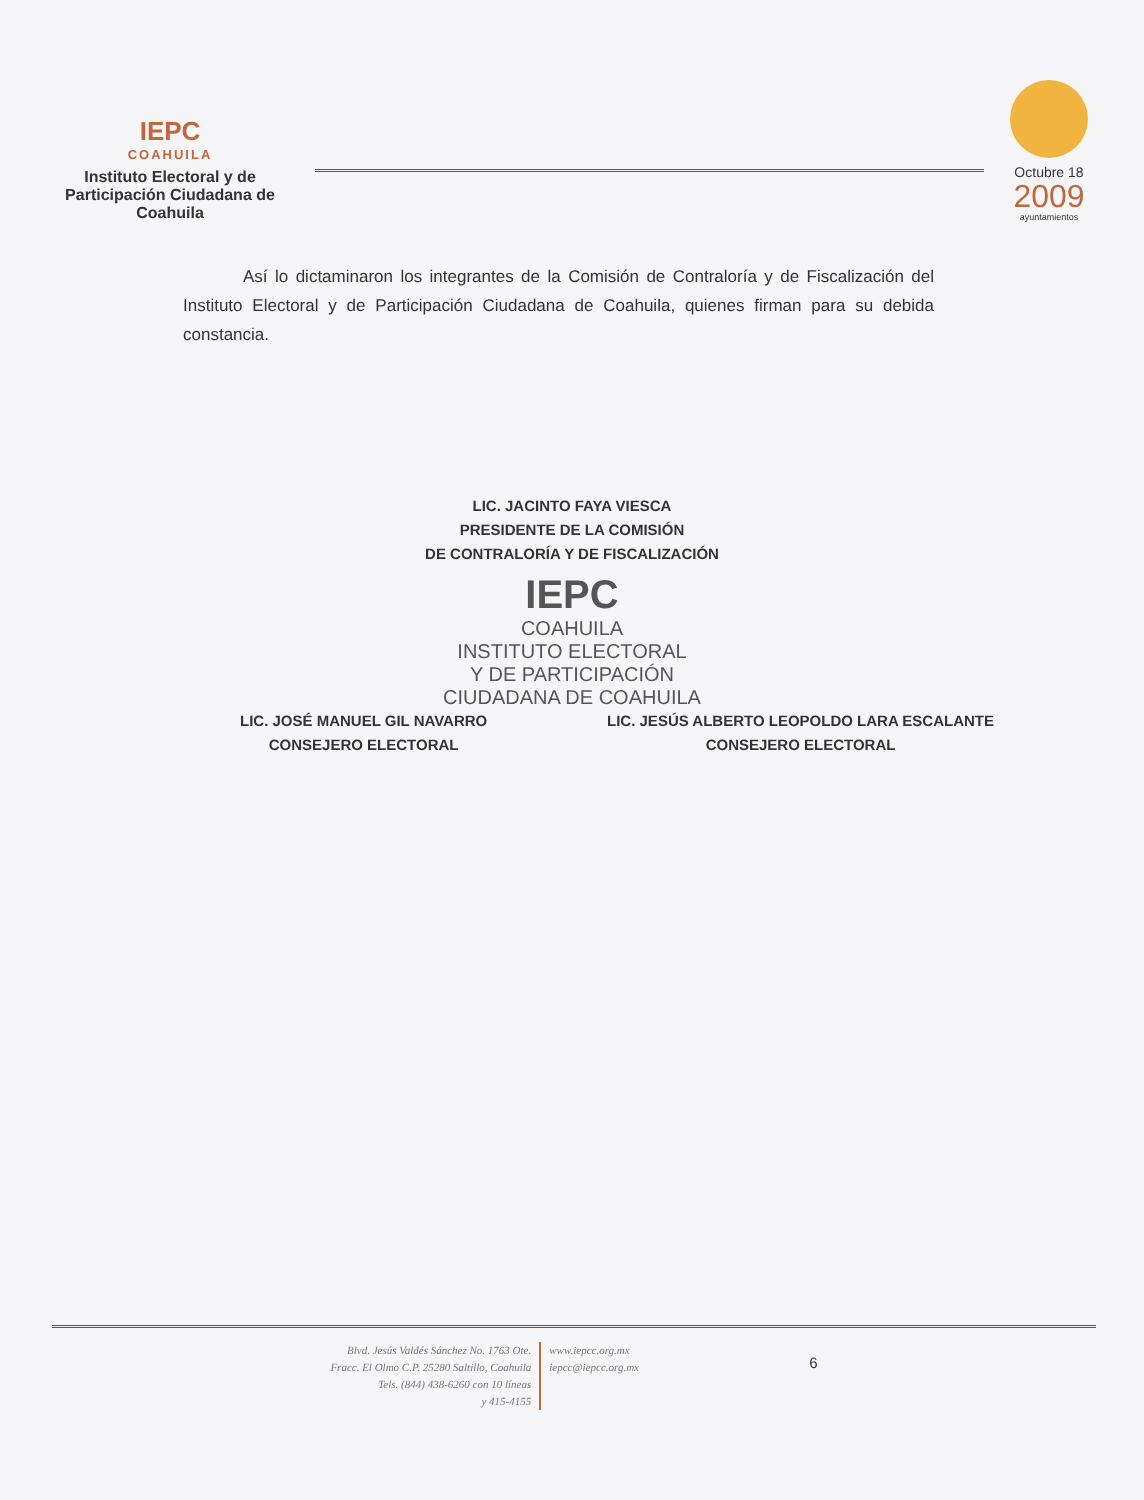IEPC
COAHUILA
Instituto Electoral y de Participación Ciudadana de Coahuila
Octubre 18
2009
ayuntamientos
Así lo dictaminaron los integrantes de la Comisión de Contraloría y de Fiscalización del Instituto Electoral y de Participación Ciudadana de Coahuila, quienes firman para su debida constancia.
LIC. JACINTO FAYA VIESCA
PRESIDENTE DE LA COMISIÓN
DE CONTRALORÍA Y DE FISCALIZACIÓN
IEPC
COAHUILA
INSTITUTO ELECTORAL
Y DE PARTICIPACIÓN
CIUDADANA DE COAHUILA
LIC. JOSÉ MANUEL GIL NAVARRO
CONSEJERO ELECTORAL
LIC. JESÚS ALBERTO LEOPOLDO LARA ESCALANTE
CONSEJERO ELECTORAL
Blvd. Jesús Valdés Sánchez No. 1763 Ote.
Fracc. El Olmo C.P. 25280 Saltillo, Coahuila
Tels. (844) 438-6260 con 10 líneas
y 415-4155
www.iepcc.org.mx
iepcc@iepcc.org.mx
6